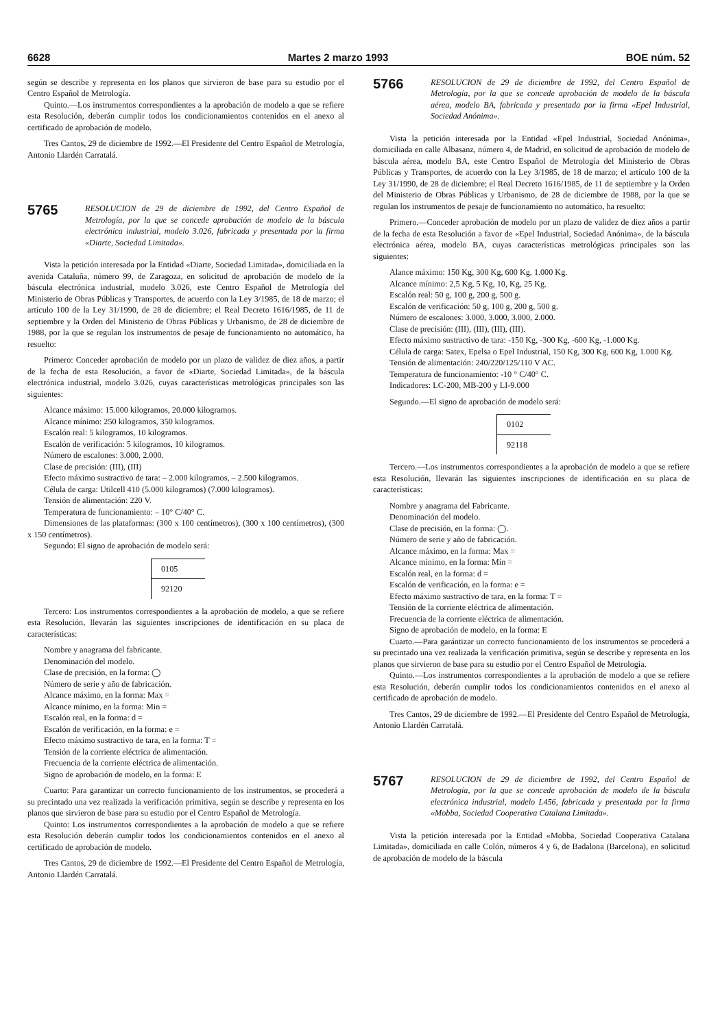6628 Martes 2 marzo 1993 BOE núm. 52
según se describe y representa en los planos que sirvieron de base para su estudio por el Centro Español de Metrología.
Quinto.—Los instrumentos correspondientes a la aprobación de modelo a que se refiere esta Resolución, deberán cumplir todos los condicionamientos contenidos en el anexo al certificado de aprobación de modelo.
Tres Cantos, 29 de diciembre de 1992.—El Presidente del Centro Español de Metrología, Antonio Llardén Carratalá.
5765
RESOLUCION de 29 de diciembre de 1992, del Centro Español de Metrología, por la que se concede aprobación de modelo de la báscula electrónica industrial, modelo 3.026, fabricada y presentada por la firma «Diarte, Sociedad Limitada».
Vista la petición interesada por la Entidad «Diarte, Sociedad Limitada», domiciliada en la avenida Cataluña, número 99, de Zaragoza, en solicitud de aprobación de modelo de la báscula electrónica industrial, modelo 3.026, este Centro Español de Metrología del Ministerio de Obras Públicas y Transportes, de acuerdo con la Ley 3/1985, de 18 de marzo; el artículo 100 de la Ley 31/1990, de 28 de diciembre; el Real Decreto 1616/1985, de 11 de septiembre y la Orden del Ministerio de Obras Públicas y Urbanismo, de 28 de diciembre de 1988, por la que se regulan los instrumentos de pesaje de funcionamiento no automático, ha resuelto:
Primero: Conceder aprobación de modelo por un plazo de validez de diez años, a partir de la fecha de esta Resolución, a favor de «Diarte, Sociedad Limitada», de la báscula electrónica industrial, modelo 3.026, cuyas características metrológicas principales son las siguientes:
Alcance máximo: 15.000 kilogramos, 20.000 kilogramos.
Alcance mínimo: 250 kilogramos, 350 kilogramos.
Escalón real: 5 kilogramos, 10 kilogramos.
Escalón de verificación: 5 kilogramos, 10 kilogramos.
Número de escalones: 3.000, 2.000.
Clase de precisión: (III), (III)
Efecto máximo sustractivo de tara: – 2.000 kilogramos, – 2.500 kilogramos.
Célula de carga: Utilcell 410 (5.000 kilogramos) (7.000 kilogramos).
Tensión de alimentación: 220 V.
Temperatura de funcionamiento: – 10° C/40° C.
Dimensiones de las plataformas: (300 x 100 centímetros), (300 x 100 centímetros), (300 x 150 centímetros).
Segundo: El signo de aprobación de modelo será:
| 0105 |
| 92120 |
Tercero: Los instrumentos correspondientes a la aprobación de modelo, a que se refiere esta Resolución, llevarán las siguientes inscripciones de identificación en su placa de características:
Nombre y anagrama del fabricante.
Denominación del modelo.
Clase de precisión, en la forma: ◯
Número de serie y año de fabricación.
Alcance máximo, en la forma: Max =
Alcance mínimo, en la forma: Min =
Escalón real, en la forma: d =
Escalón de verificación, en la forma: e =
Efecto máximo sustractivo de tara, en la forma: T =
Tensión de la corriente eléctrica de alimentación.
Frecuencia de la corriente eléctrica de alimentación.
Signo de aprobación de modelo, en la forma: E
Cuarto: Para garantizar un correcto funcionamiento de los instrumentos, se procederá a su precintado una vez realizada la verificación primitiva, según se describe y representa en los planos que sirvieron de base para su estudio por el Centro Español de Metrología.
Quinto: Los instrumentos correspondientes a la aprobación de modelo a que se refiere esta Resolución deberán cumplir todos los condicionamientos contenidos en el anexo al certificado de aprobación de modelo.
Tres Cantos, 29 de diciembre de 1992.—El Presidente del Centro Español de Metrología, Antonio Llardén Carratalá.
5766
RESOLUCION de 29 de diciembre de 1992, del Centro Español de Metrología, por la que se concede aprobación de modelo de la báscula aérea, modelo BA, fabricada y presentada por la firma «Epel Industrial, Sociedad Anónima».
Vista la petición interesada por la Entidad «Epel Industrial, Sociedad Anónima», domiciliada en calle Albasanz, número 4, de Madrid, en solicitud de aprobación de modelo de báscula aérea, modelo BA, este Centro Español de Metrología del Ministerio de Obras Públicas y Transportes, de acuerdo con la Ley 3/1985, de 18 de marzo; el artículo 100 de la Ley 31/1990, de 28 de diciembre; el Real Decreto 1616/1985, de 11 de septiembre y la Orden del Ministerio de Obras Públicas y Urbanismo, de 28 de diciembre de 1988, por la que se regulan los instrumentos de pesaje de funcionamiento no automático, ha resuelto:
Primero.—Conceder aprobación de modelo por un plazo de validez de diez años a partir de la fecha de esta Resolución a favor de «Epel Industrial, Sociedad Anónima», de la báscula electrónica aérea, modelo BA, cuyas características metrológicas principales son las siguientes:
Alance máximo: 150 Kg, 300 Kg, 600 Kg, 1.000 Kg.
Alcance mínimo: 2,5 Kg, 5 Kg, 10, Kg, 25 Kg.
Escalón real: 50 g, 100 g, 200 g, 500 g.
Escalón de verificación: 50 g, 100 g, 200 g, 500 g.
Número de escalones: 3.000, 3.000, 3.000, 2.000.
Clase de precisión: (III), (III), (III), (III).
Efecto máximo sustractivo de tara: -150 Kg, -300 Kg, -600 Kg, -1.000 Kg.
Célula de carga: Satex, Epelsa o Epel Industrial, 150 Kg, 300 Kg, 600 Kg, 1.000 Kg.
Tensión de alimentación: 240/220/125/110 V AC.
Temperatura de funcionamiento: -10 ° C/40° C.
Indicadores: LC-200, MB-200 y LI-9.000
Segundo.—El signo de aprobación de modelo será:
| 0102 |
| 92118 |
Tercero.—Los instrumentos correspondientes a la aprobación de modelo a que se refiere esta Resolución, llevarán las siguientes inscripciones de identificación en su placa de características:
Nombre y anagrama del Fabricante.
Denominación del modelo.
Clase de precisión, en la forma: ◯.
Número de serie y año de fabricación.
Alcance máximo, en la forma: Max =
Alcance mínimo, en la forma: Mín =
Escalón real, en la forma: d =
Escalón de verificación, en la forma: e =
Efecto máximo sustractivo de tara, en la forma: T =
Tensión de la corriente eléctrica de alimentación.
Frecuencia de la corriente eléctrica de alimentación.
Signo de aprobación de modelo, en la forma: E
Cuarto.—Para garántizar un correcto funcionamiento de los instrumentos se procederá a su precintado una vez realizada la verificación primitiva, según se describe y representa en los planos que sirvieron de base para su estudio por el Centro Español de Metrología.
Quinto.—Los instrumentos correspondientes a la aprobación de modelo a que se refiere esta Resolución, deberán cumplir todos los condicionamientos contenidos en el anexo al certificado de aprobación de modelo.
Tres Cantos, 29 de diciembre de 1992.—El Presidente del Centro Español de Metrología, Antonio Llardén Carratalá.
5767
RESOLUCION de 29 de diciembre de 1992, del Centro Español de Metrología, por la que se concede aprobación de modelo de la báscula electrónica industrial, modelo L456, fabricada y presentada por la firma «Mobba, Sociedad Cooperativa Catalana Limitada».
Vista la petición interesada por la Entidad «Mobba, Sociedad Cooperativa Catalana Limitada», domiciliada en calle Colón, números 4 y 6, de Badalona (Barcelona), en solicitud de aprobación de modelo de la báscula